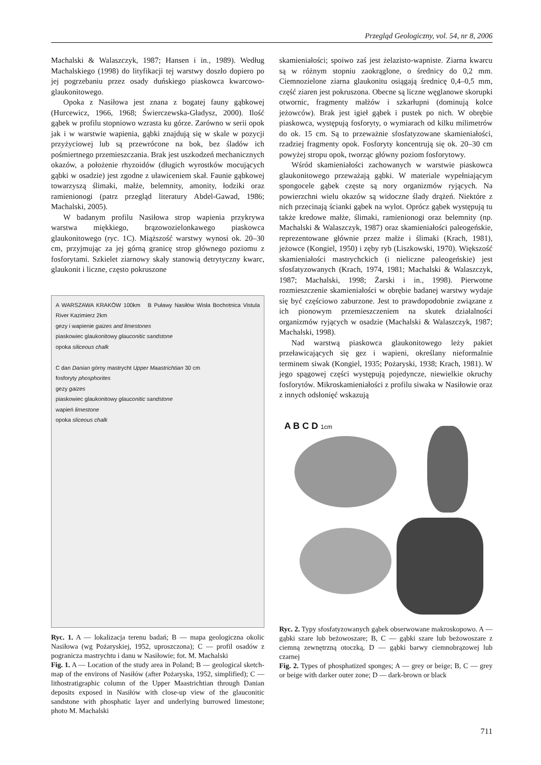Przegląd Geologiczny, vol. 54, nr 8, 2006
Machalski & Walaszczyk, 1987; Hansen i in., 1989). Według Machalskiego (1998) do lityfikacji tej warstwy doszło dopiero po jej pogrzebaniu przez osady duńskiego piaskowca kwarcowo-glaukonitowego.
Opoka z Nasiłowa jest znana z bogatej fauny gąbkowej (Hurcewicz, 1966, 1968; Świerczewska-Gładysz, 2000). Ilość gąbek w profilu stopniowo wzrasta ku górze. Zarówno w serii opok jak i w warstwie wapienia, gąbki znajdują się w skale w pozycji przyżyciowej lub są przewrócone na bok, bez śladów ich pośmiertnego przemieszczania. Brak jest uszkodzeń mechanicznych okazów, a położenie rhyzoidów (długich wyrostków mocujących gąbki w osadzie) jest zgodne z uławiceniem skał. Faunie gąbkowej towarzyszą ślimaki, małże, belemnity, amonity, łodziki oraz ramienionogi (patrz przegląd literatury Abdel-Gawad, 1986; Machalski, 2005).
W badanym profilu Nasiłowa strop wapienia przykrywa warstwa miękkiego, brązowozielonkawego piaskowca glaukonitowego (ryc. 1C). Miąższość warstwy wynosi ok. 20–30 cm, przyjmując za jej górną granicę strop głównego poziomu z fosforytami. Szkielet ziarnowy skały stanowią detrytyczny kwarc, glaukonit i liczne, często pokruszone
A WARSZAWA KRAKÓW 100km B Puławy Nasiłów Wisła Bochotnica Vistula River Kazimierz 2km
gezy i wapienie gaizes and limestones
piaskowiec glaukonitowy glauconitic sandstone
opoka siliceous chalk
C dan Danian górny mastrycht Upper Maastrichtian 30 cm
fosforyty phosphorites
gezy gaizes
piaskowiec glaukonitowy glauconitic sandstone
wapień limestone
opoka sliceous chalk
Ryc. 1. A — lokalizacja terenu badań; B — mapa geologiczna okolic Nasiłowa (wg Pożaryskiej, 1952, uproszczona); C — profil osadów z pogranicza mastrychtu i danu w Nasiłowie; fot. M. Machalski
Fig. 1. A — Location of the study area in Poland; B — geological sketch-map of the environs of Nasiłów (after Pożaryska, 1952, simplified); C — lithostratigraphic column of the Upper Maastrichtian through Danian deposits exposed in Nasiłów with close-up view of the glauconitic sandstone with phosphatic layer and underlying burrowed limestone; photo M. Machalski
skamieniałości; spoiwo zaś jest żelazisto-wapniste. Ziarna kwarcu są w różnym stopniu zaokrąglone, o średnicy do 0,2 mm. Ciemnozielone ziarna glaukonitu osiągają średnicę 0,4–0,5 mm, część ziaren jest pokruszona. Obecne są liczne węglanowe skorupki otwornic, fragmenty małżów i szkarłupni (dominują kolce jeżowców). Brak jest igieł gąbek i pustek po nich. W obrębie piaskowca, występują fosforyty, o wymiarach od kilku milimetrów do ok. 15 cm. Są to przeważnie sfosfatyzowane skamieniałości, rzadziej fragmenty opok. Fosforyty koncentrują się ok. 20–30 cm powyżej stropu opok, tworząc główny poziom fosforytowy.
Wśród skamieniałości zachowanych w warstwie piaskowca glaukonitowego przeważają gąbki. W materiale wypełniającym spongocele gąbek częste są nory organizmów ryjących. Na powierzchni wielu okazów są widoczne ślady drążeń. Niektóre z nich przecinają ścianki gąbek na wylot. Oprócz gąbek występują tu także kredowe małże, ślimaki, ramienionogi oraz belemnity (np. Machalski & Walaszczyk, 1987) oraz skamieniałości paleogeńskie, reprezentowane głównie przez małże i ślimaki (Krach, 1981), jeżowce (Kongiel, 1950) i zęby ryb (Liszkowski, 1970). Większość skamieniałości mastrychckich (i nieliczne paleogeńskie) jest sfosfatyzowanych (Krach, 1974, 1981; Machalski & Walaszczyk, 1987; Machalski, 1998; Żarski i in., 1998). Pierwotne rozmieszczenie skamieniałości w obrębie badanej warstwy wydaje się być częściowo zaburzone. Jest to prawdopodobnie związane z ich pionowym przemieszczeniem na skutek działalności organizmów ryjących w osadzie (Machalski & Walaszczyk, 1987; Machalski, 1998).
Nad warstwą piaskowca glaukonitowego leży pakiet przeławicających się gez i wapieni, określany nieformalnie terminem siwak (Kongiel, 1935; Pożaryski, 1938; Krach, 1981). W jego spągowej części występują pojedyncze, niewielkie okruchy fosforytów. Mikroskamieniałości z profilu siwaka w Nasiłowie oraz z innych odsłonięć wskazują
A B C D 1cm
Ryc. 2. Typy sfosfatyzowanych gąbek obserwowane makroskopowo. A — gąbki szare lub beżowoszare; B, C — gąbki szare lub beżowoszare z ciemną zewnętrzną otoczką, D — gąbki barwy ciemnobrązowej lub czarnej
Fig. 2. Types of phosphatized sponges; A — grey or beige; B, C — grey or beige with darker outer zone; D — dark-brown or black
711